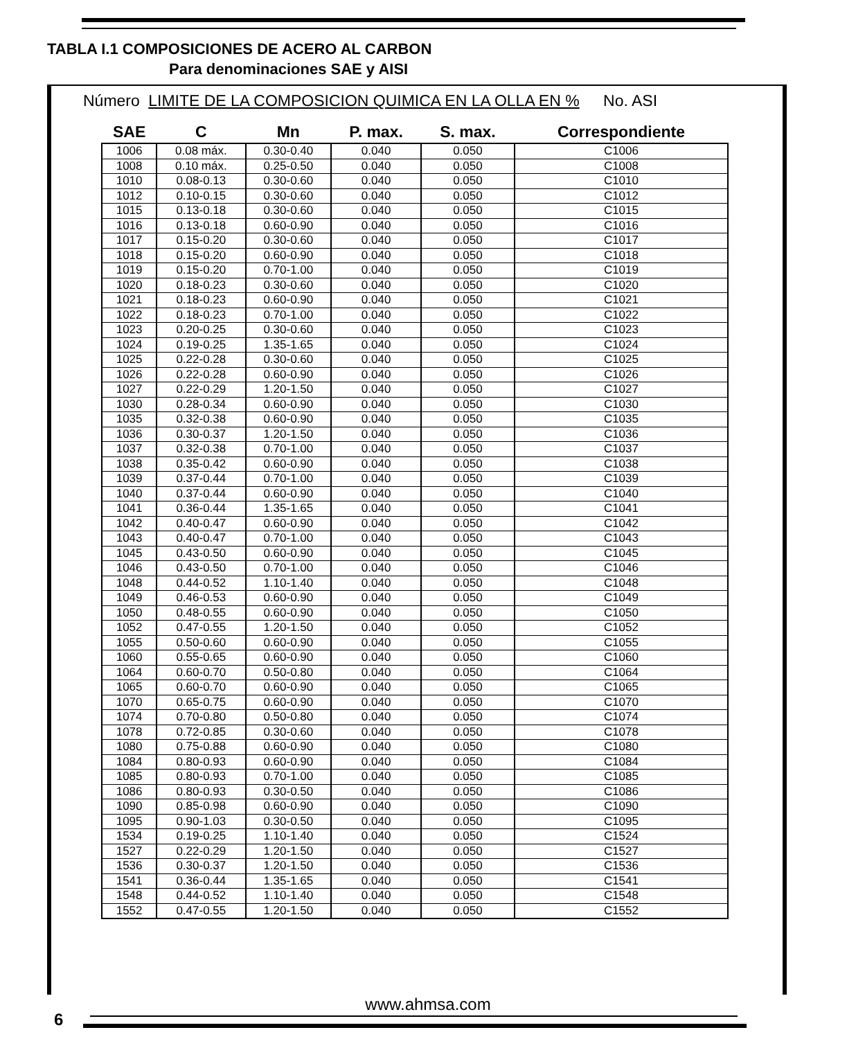TABLA I.1 COMPOSICIONES DE ACERO AL CARBON
Para denominaciones SAE y AISI
Número LIMITE DE LA COMPOSICION QUIMICA EN LA OLLA EN % No. ASI
| SAE | C | Mn | P. max. | S. max. | Correspondiente |
| --- | --- | --- | --- | --- | --- |
| 1006 | 0.08 máx. | 0.30-0.40 | 0.040 | 0.050 | C1006 |
| 1008 | 0.10 máx. | 0.25-0.50 | 0.040 | 0.050 | C1008 |
| 1010 | 0.08-0.13 | 0.30-0.60 | 0.040 | 0.050 | C1010 |
| 1012 | 0.10-0.15 | 0.30-0.60 | 0.040 | 0.050 | C1012 |
| 1015 | 0.13-0.18 | 0.30-0.60 | 0.040 | 0.050 | C1015 |
| 1016 | 0.13-0.18 | 0.60-0.90 | 0.040 | 0.050 | C1016 |
| 1017 | 0.15-0.20 | 0.30-0.60 | 0.040 | 0.050 | C1017 |
| 1018 | 0.15-0.20 | 0.60-0.90 | 0.040 | 0.050 | C1018 |
| 1019 | 0.15-0.20 | 0.70-1.00 | 0.040 | 0.050 | C1019 |
| 1020 | 0.18-0.23 | 0.30-0.60 | 0.040 | 0.050 | C1020 |
| 1021 | 0.18-0.23 | 0.60-0.90 | 0.040 | 0.050 | C1021 |
| 1022 | 0.18-0.23 | 0.70-1.00 | 0.040 | 0.050 | C1022 |
| 1023 | 0.20-0.25 | 0.30-0.60 | 0.040 | 0.050 | C1023 |
| 1024 | 0.19-0.25 | 1.35-1.65 | 0.040 | 0.050 | C1024 |
| 1025 | 0.22-0.28 | 0.30-0.60 | 0.040 | 0.050 | C1025 |
| 1026 | 0.22-0.28 | 0.60-0.90 | 0.040 | 0.050 | C1026 |
| 1027 | 0.22-0.29 | 1.20-1.50 | 0.040 | 0.050 | C1027 |
| 1030 | 0.28-0.34 | 0.60-0.90 | 0.040 | 0.050 | C1030 |
| 1035 | 0.32-0.38 | 0.60-0.90 | 0.040 | 0.050 | C1035 |
| 1036 | 0.30-0.37 | 1.20-1.50 | 0.040 | 0.050 | C1036 |
| 1037 | 0.32-0.38 | 0.70-1.00 | 0.040 | 0.050 | C1037 |
| 1038 | 0.35-0.42 | 0.60-0.90 | 0.040 | 0.050 | C1038 |
| 1039 | 0.37-0.44 | 0.70-1.00 | 0.040 | 0.050 | C1039 |
| 1040 | 0.37-0.44 | 0.60-0.90 | 0.040 | 0.050 | C1040 |
| 1041 | 0.36-0.44 | 1.35-1.65 | 0.040 | 0.050 | C1041 |
| 1042 | 0.40-0.47 | 0.60-0.90 | 0.040 | 0.050 | C1042 |
| 1043 | 0.40-0.47 | 0.70-1.00 | 0.040 | 0.050 | C1043 |
| 1045 | 0.43-0.50 | 0.60-0.90 | 0.040 | 0.050 | C1045 |
| 1046 | 0.43-0.50 | 0.70-1.00 | 0.040 | 0.050 | C1046 |
| 1048 | 0.44-0.52 | 1.10-1.40 | 0.040 | 0.050 | C1048 |
| 1049 | 0.46-0.53 | 0.60-0.90 | 0.040 | 0.050 | C1049 |
| 1050 | 0.48-0.55 | 0.60-0.90 | 0.040 | 0.050 | C1050 |
| 1052 | 0.47-0.55 | 1.20-1.50 | 0.040 | 0.050 | C1052 |
| 1055 | 0.50-0.60 | 0.60-0.90 | 0.040 | 0.050 | C1055 |
| 1060 | 0.55-0.65 | 0.60-0.90 | 0.040 | 0.050 | C1060 |
| 1064 | 0.60-0.70 | 0.50-0.80 | 0.040 | 0.050 | C1064 |
| 1065 | 0.60-0.70 | 0.60-0.90 | 0.040 | 0.050 | C1065 |
| 1070 | 0.65-0.75 | 0.60-0.90 | 0.040 | 0.050 | C1070 |
| 1074 | 0.70-0.80 | 0.50-0.80 | 0.040 | 0.050 | C1074 |
| 1078 | 0.72-0.85 | 0.30-0.60 | 0.040 | 0.050 | C1078 |
| 1080 | 0.75-0.88 | 0.60-0.90 | 0.040 | 0.050 | C1080 |
| 1084 | 0.80-0.93 | 0.60-0.90 | 0.040 | 0.050 | C1084 |
| 1085 | 0.80-0.93 | 0.70-1.00 | 0.040 | 0.050 | C1085 |
| 1086 | 0.80-0.93 | 0.30-0.50 | 0.040 | 0.050 | C1086 |
| 1090 | 0.85-0.98 | 0.60-0.90 | 0.040 | 0.050 | C1090 |
| 1095 | 0.90-1.03 | 0.30-0.50 | 0.040 | 0.050 | C1095 |
| 1534 | 0.19-0.25 | 1.10-1.40 | 0.040 | 0.050 | C1524 |
| 1527 | 0.22-0.29 | 1.20-1.50 | 0.040 | 0.050 | C1527 |
| 1536 | 0.30-0.37 | 1.20-1.50 | 0.040 | 0.050 | C1536 |
| 1541 | 0.36-0.44 | 1.35-1.65 | 0.040 | 0.050 | C1541 |
| 1548 | 0.44-0.52 | 1.10-1.40 | 0.040 | 0.050 | C1548 |
| 1552 | 0.47-0.55 | 1.20-1.50 | 0.040 | 0.050 | C1552 |
www.ahmsa.com
6